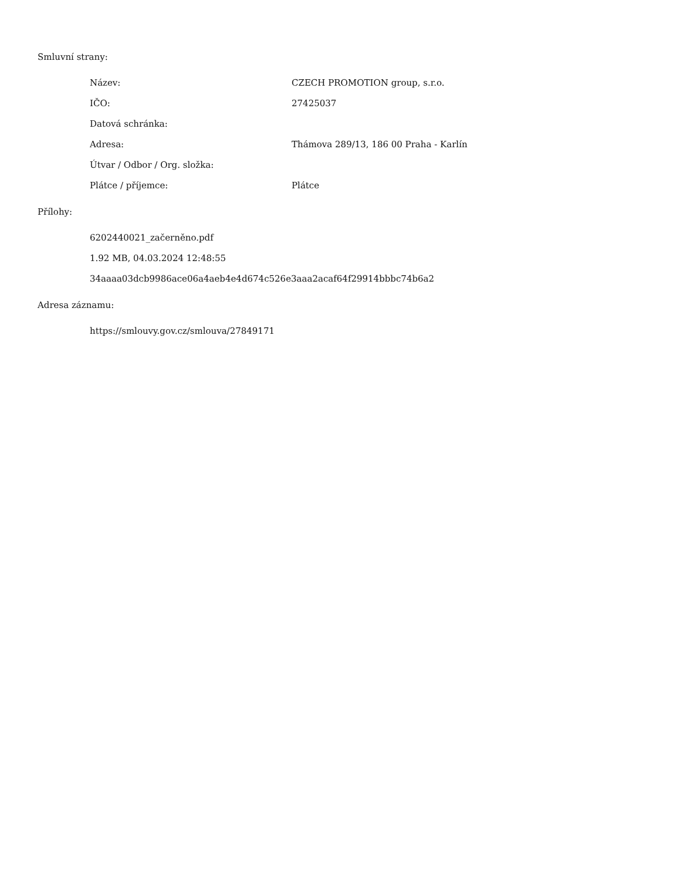Smluvní strany:
Název: CZECH PROMOTION group, s.r.o.
IČO: 27425037
Datová schránka:
Adresa: Thámova 289/13, 186 00 Praha - Karlín
Útvar / Odbor / Org. složka:
Plátce / příjemce: Plátce
Přílohy:
6202440021_začerněno.pdf
1.92 MB, 04.03.2024 12:48:55
34aaaa03dcb9986ace06a4aeb4e4d674c526e3aaa2acaf64f29914bbbc74b6a2
Adresa záznamu:
https://smlouvy.gov.cz/smlouva/27849171